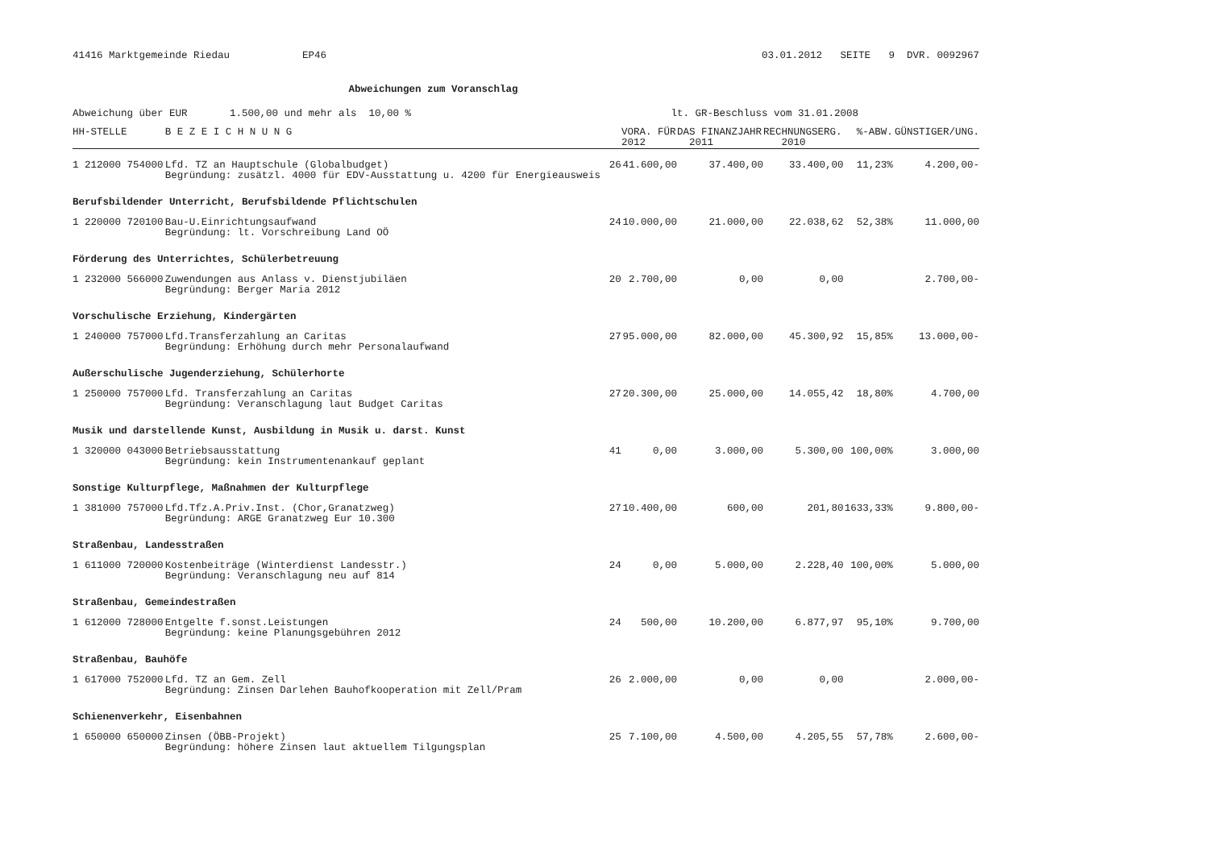41416 Marktgemeinde Riedau EP46 03.01.2012 SEITE 9 DVR. 0092967
Abweichungen zum Voranschlag
Abweichung über EUR 1.500,00 und mehr als 10,00 % lt. GR-Beschluss vom 31.01.2008
| HH-STELLE | B E Z E I C H N U N G | | VORA. FÜR 2012 | DAS FINANZJAHR 2011 | | RECHNUNGSERG. 2010 | %-ABW. | GÜNSTIGER/UNG. |
| --- | --- | --- | --- | --- | --- | --- | --- | --- |
| 1 212000 754000 | Lfd. TZ an Hauptschule (Globalbudget) Begründung: zusätzl. 4000 für EDV-Ausstattung u. 4200 für Energieausweis | 26 | 41.600,00 | | 37.400,00 | 33.400,00 | 11,23% | 4.200,00- |
| Berufsbildender Unterricht, Berufsbildende Pflichtschulen | | | | | | | | |
| 1 220000 720100 | Bau-U.Einrichtungsaufwand Begründung: lt. Vorschreibung Land OÖ | 24 | 10.000,00 | | 21.000,00 | 22.038,62 | 52,38% | 11.000,00 |
| Förderung des Unterrichtes, Schülerbetreuung | | | | | | | | |
| 1 232000 566000 | Zuwendungen aus Anlass v. Dienstjubiläen Begründung: Berger Maria 2012 | 20 | 2.700,00 | | 0,00 | 0,00 | | 2.700,00- |
| Vorschulische Erziehung, Kindergärten | | | | | | | | |
| 1 240000 757000 | Lfd.Transferzahlung an Caritas Begründung: Erhöhung durch mehr Personalaufwand | 27 | 95.000,00 | | 82.000,00 | 45.300,92 | 15,85% | 13.000,00- |
| Außerschulische Jugenderziehung, Schülerhorte | | | | | | | | |
| 1 250000 757000 | Lfd. Transferzahlung an Caritas Begründung: Veranschlagung laut Budget Caritas | 27 | 20.300,00 | | 25.000,00 | 14.055,42 | 18,80% | 4.700,00 |
| Musik und darstellende Kunst, Ausbildung in Musik u. darst. Kunst | | | | | | | | |
| 1 320000 043000 | Betriebsausstattung Begründung: kein Instrumentenankauf geplant | 41 | 0,00 | | 3.000,00 | 5.300,00 | 100,00% | 3.000,00 |
| Sonstige Kulturpflege, Maßnahmen der Kulturpflege | | | | | | | | |
| 1 381000 757000 | Lfd.Tfz.A.Priv.Inst. (Chor,Granatzweg) Begründung: ARGE Granatzweg Eur 10.300 | 27 | 10.400,00 | | 600,00 | 201,80 | 1633,33% | 9.800,00- |
| Straßenbau, Landesstraßen | | | | | | | | |
| 1 611000 720000 | Kostenbeiträge (Winterdienst Landesstr.) Begründung: Veranschlagung neu auf 814 | 24 | 0,00 | | 5.000,00 | 2.228,40 | 100,00% | 5.000,00 |
| Straßenbau, Gemeindestraßen | | | | | | | | |
| 1 612000 728000 | Entgelte f.sonst.Leistungen Begründung: keine Planungsgebühren 2012 | 24 | 500,00 | | 10.200,00 | 6.877,97 | 95,10% | 9.700,00 |
| Straßenbau, Bauhöfe | | | | | | | | |
| 1 617000 752000 | Lfd. TZ an Gem. Zell Begründung: Zinsen Darlehen Bauhofkooperation mit Zell/Pram | 26 | 2.000,00 | | 0,00 | 0,00 | | 2.000,00- |
| Schienenverkehr, Eisenbahnen | | | | | | | | |
| 1 650000 650000 | Zinsen (ÖBB-Projekt) Begründung: höhere Zinsen laut aktuellem Tilgungsplan | 25 | 7.100,00 | | 4.500,00 | 4.205,55 | 57,78% | 2.600,00- |